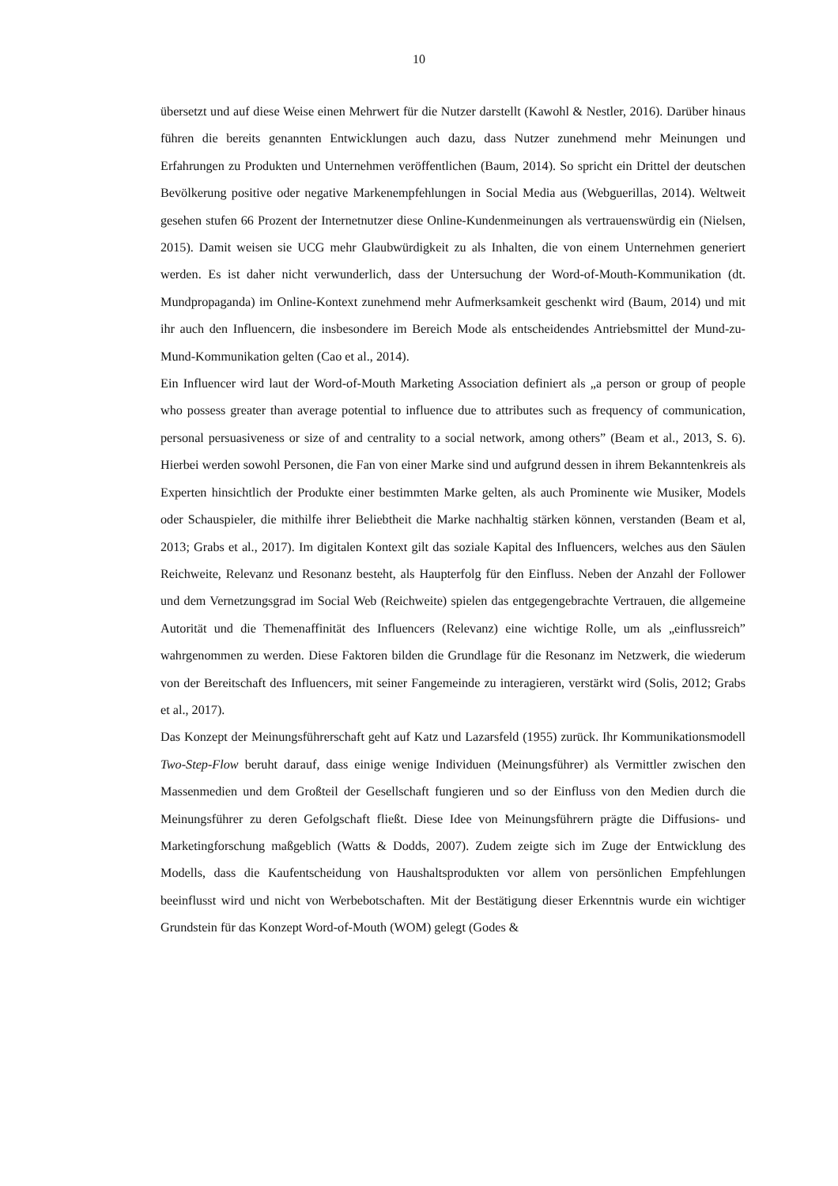10
übersetzt und auf diese Weise einen Mehrwert für die Nutzer darstellt (Kawohl & Nestler, 2016). Darüber hinaus führen die bereits genannten Entwicklungen auch dazu, dass Nutzer zunehmend mehr Meinungen und Erfahrungen zu Produkten und Unternehmen veröffentlichen (Baum, 2014). So spricht ein Drittel der deutschen Bevölkerung positive oder negative Markenempfehlungen in Social Media aus (Webguerillas, 2014). Weltweit gesehen stufen 66 Prozent der Internetnutzer diese Online-Kundenmeinungen als vertrauenswürdig ein (Nielsen, 2015). Damit weisen sie UCG mehr Glaubwürdigkeit zu als Inhalten, die von einem Unternehmen generiert werden. Es ist daher nicht verwunderlich, dass der Untersuchung der Word-of-Mouth-Kommunikation (dt. Mundpropaganda) im Online-Kontext zunehmend mehr Aufmerksamkeit geschenkt wird (Baum, 2014) und mit ihr auch den Influencern, die insbesondere im Bereich Mode als entscheidendes Antriebsmittel der Mund-zu-Mund-Kommunikation gelten (Cao et al., 2014).
Ein Influencer wird laut der Word-of-Mouth Marketing Association definiert als „a person or group of people who possess greater than average potential to influence due to attributes such as frequency of communication, personal persuasiveness or size of and centrality to a social network, among others” (Beam et al., 2013, S. 6). Hierbei werden sowohl Personen, die Fan von einer Marke sind und aufgrund dessen in ihrem Bekanntenkreis als Experten hinsichtlich der Produkte einer bestimmten Marke gelten, als auch Prominente wie Musiker, Models oder Schauspieler, die mithilfe ihrer Beliebtheit die Marke nachhaltig stärken können, verstanden (Beam et al, 2013; Grabs et al., 2017). Im digitalen Kontext gilt das soziale Kapital des Influencers, welches aus den Säulen Reichweite, Relevanz und Resonanz besteht, als Haupterfolg für den Einfluss. Neben der Anzahl der Follower und dem Vernetzungsgrad im Social Web (Reichweite) spielen das entgegengebrachte Vertrauen, die allgemeine Autorität und die Themenaffinität des Influencers (Relevanz) eine wichtige Rolle, um als „einflussreich” wahrgenommen zu werden. Diese Faktoren bilden die Grundlage für die Resonanz im Netzwerk, die wiederum von der Bereitschaft des Influencers, mit seiner Fangemeinde zu interagieren, verstärkt wird (Solis, 2012; Grabs et al., 2017).
Das Konzept der Meinungsführerschaft geht auf Katz und Lazarsfeld (1955) zurück. Ihr Kommunikationsmodell Two-Step-Flow beruht darauf, dass einige wenige Individuen (Meinungsführer) als Vermittler zwischen den Massenmedien und dem Großteil der Gesellschaft fungieren und so der Einfluss von den Medien durch die Meinungsführer zu deren Gefolgschaft fließt. Diese Idee von Meinungsführern prägte die Diffusions- und Marketingforschung maßgeblich (Watts & Dodds, 2007). Zudem zeigte sich im Zuge der Entwicklung des Modells, dass die Kaufentscheidung von Haushaltsprodukten vor allem von persönlichen Empfehlungen beeinflusst wird und nicht von Werbebotschaften. Mit der Bestätigung dieser Erkenntnis wurde ein wichtiger Grundstein für das Konzept Word-of-Mouth (WOM) gelegt (Godes &